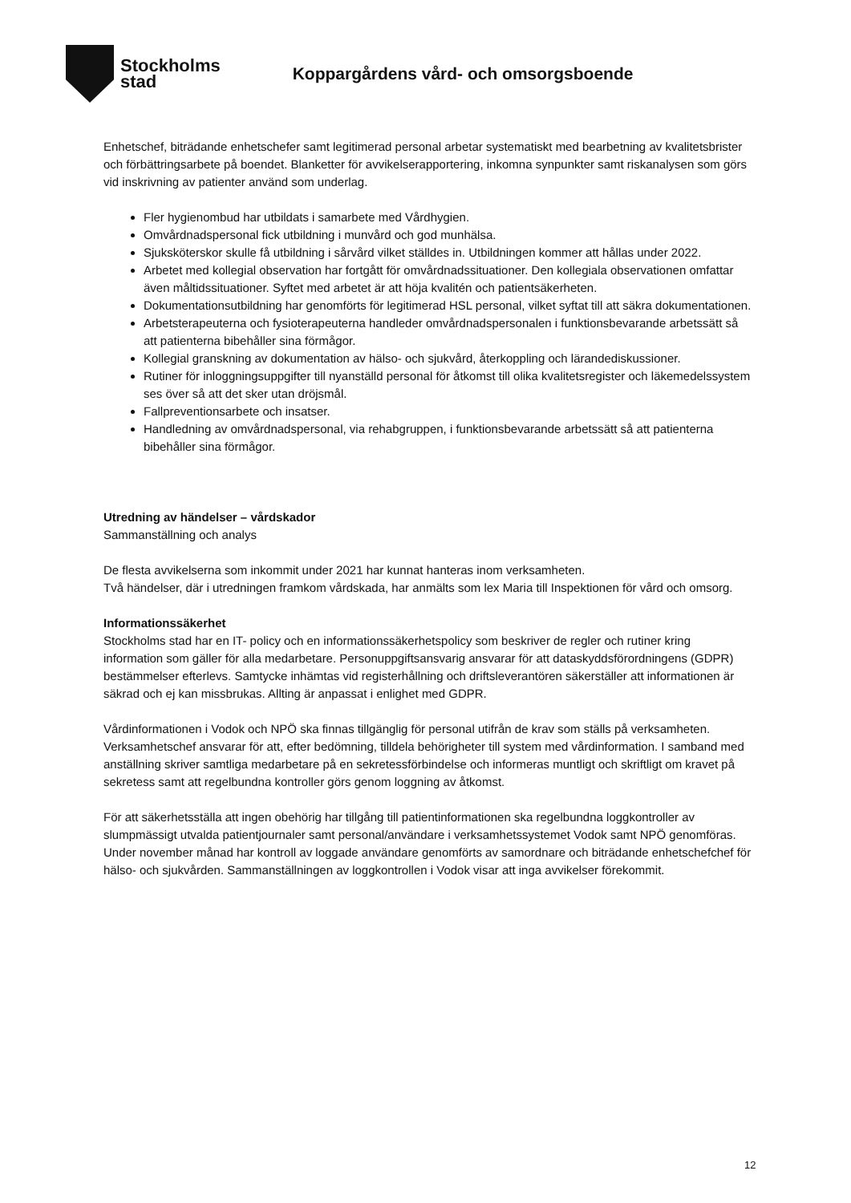Stockholms
stad
Koppargårdens vård- och omsorgsboende
Enhetschef, biträdande enhetschefer samt legitimerad personal arbetar systematiskt med bearbetning av kvalitetsbrister och förbättringsarbete på boendet. Blanketter för avvikelserapportering, inkomna synpunkter samt riskanalysen som görs vid inskrivning av patienter använd som underlag.
Fler hygienombud har utbildats i samarbete med Vårdhygien.
Omvårdnadspersonal fick utbildning i munvård och god munhälsa.
Sjuksköterskor skulle få utbildning i sårvård vilket ställdes in. Utbildningen kommer att hållas under 2022.
Arbetet med kollegial observation har fortgått för omvårdnadssituationer. Den kollegiala observationen omfattar även måltidssituationer. Syftet med arbetet är att höja kvalitén och patientsäkerheten.
Dokumentationsutbildning har genomförts för legitimerad HSL personal, vilket syftat till att säkra dokumentationen.
Arbetsterapeuterna och fysioterapeuterna handleder omvårdnadspersonalen i funktionsbevarande arbetssätt så att patienterna bibehåller sina förmågor.
Kollegial granskning av dokumentation av hälso- och sjukvård, återkoppling och lärandediskussioner.
Rutiner för inloggningsuppgifter till nyanställd personal för åtkomst till olika kvalitetsregister och läkemedelssystem ses över så att det sker utan dröjsmål.
Fallpreventionsarbete och insatser.
Handledning av omvårdnadspersonal, via rehabgruppen, i funktionsbevarande arbetssätt så att patienterna bibehåller sina förmågor.
Utredning av händelser – vårdskador
Sammanställning och analys
De flesta avvikelserna som inkommit under 2021 har kunnat hanteras inom verksamheten.
Två händelser, där i utredningen framkom vårdskada, har anmälts som lex Maria till Inspektionen för vård och omsorg.
Informationssäkerhet
Stockholms stad har en IT- policy och en informationssäkerhetspolicy som beskriver de regler och rutiner kring information som gäller för alla medarbetare. Personuppgiftsansvarig ansvarar för att dataskyddsförordningens (GDPR) bestämmelser efterlevs. Samtycke inhämtas vid registerhållning och driftsleverantören säkerställer att informationen är säkrad och ej kan missbrukas. Allting är anpassat i enlighet med GDPR.
Vårdinformationen i Vodok och NPÖ ska finnas tillgänglig för personal utifrån de krav som ställs på verksamheten. Verksamhetschef ansvarar för att, efter bedömning, tilldela behörigheter till system med vårdinformation. I samband med anställning skriver samtliga medarbetare på en sekretessförbindelse och informeras muntligt och skriftligt om kravet på sekretess samt att regelbundna kontroller görs genom loggning av åtkomst.
För att säkerhetsställa att ingen obehörig har tillgång till patientinformationen ska regelbundna loggkontroller av slumpmässigt utvalda patientjournaler samt personal/användare i verksamhetssystemet Vodok samt NPÖ genomföras. Under november månad har kontroll av loggade användare genomförts av samordnare och biträdande enhetschefchef för hälso- och sjukvården. Sammanställningen av loggkontrollen i Vodok visar att inga avvikelser förekommit.
12